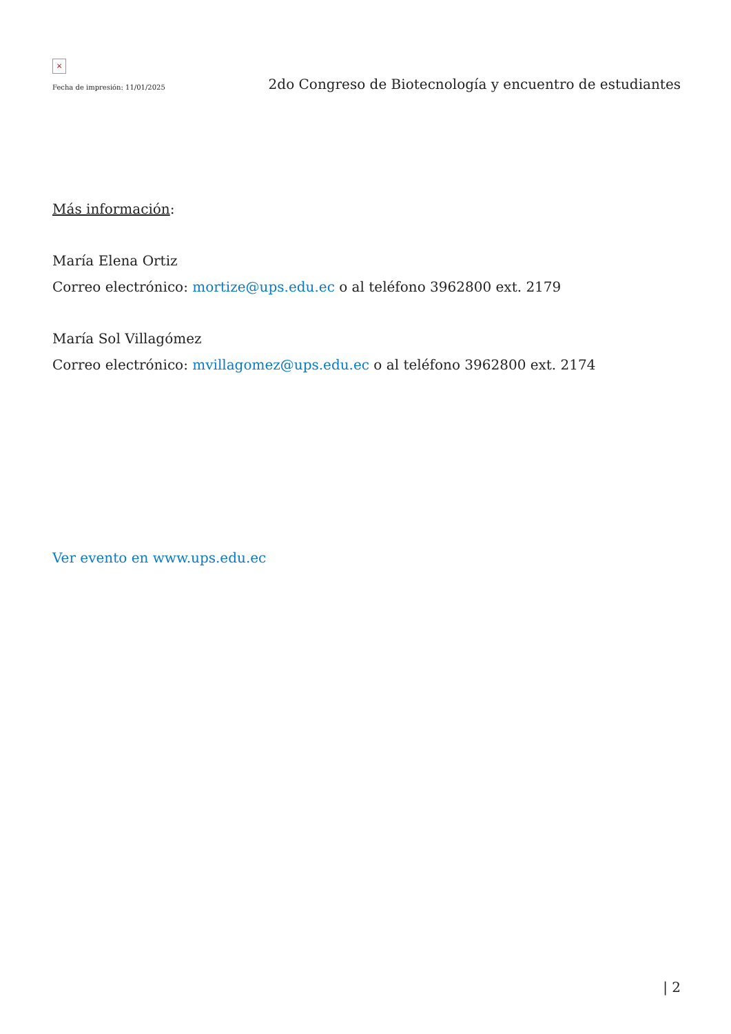×
Fecha de impresión: 11/01/2025
2do Congreso de Biotecnología y encuentro de estudiantes
Más información:
María Elena Ortiz
Correo electrónico: mortize@ups.edu.ec o al teléfono 3962800 ext. 2179
María Sol Villagómez
Correo electrónico: mvillagomez@ups.edu.ec o al teléfono 3962800 ext. 2174
Ver evento en www.ups.edu.ec
| 2